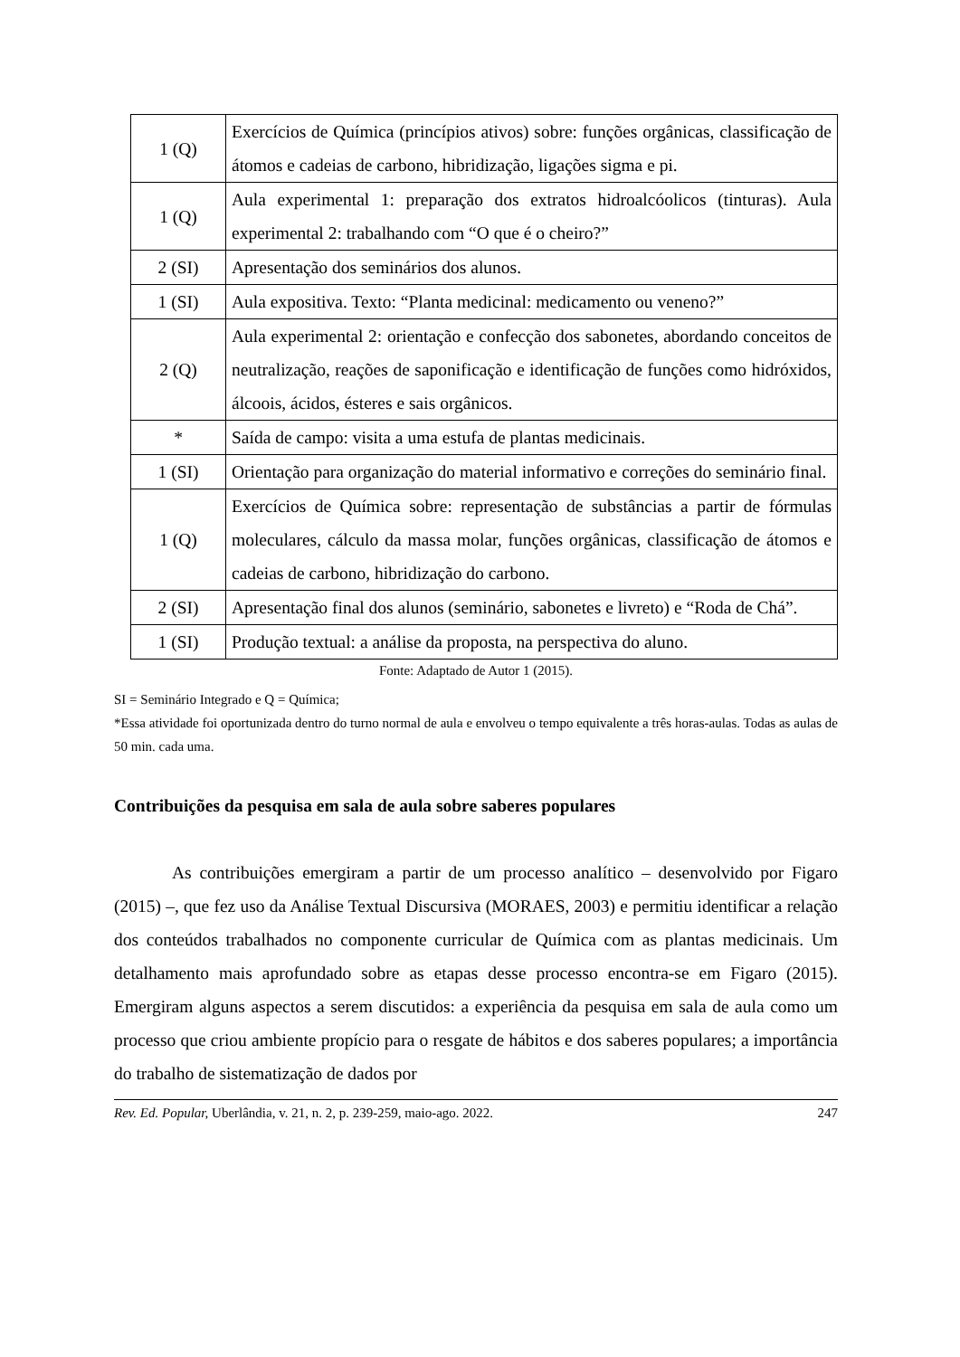| 1 (Q) | Exercícios de Química (princípios ativos) sobre: funções orgânicas, classificação de átomos e cadeias de carbono, hibridização, ligações sigma e pi. |
| 1 (Q) | Aula experimental 1: preparação dos extratos hidroalcóolicos (tinturas). Aula experimental 2: trabalhando com “O que é o cheiro?” |
| 2 (SI) | Apresentação dos seminários dos alunos. |
| 1 (SI) | Aula expositiva. Texto: “Planta medicinal: medicamento ou veneno?” |
| 2 (Q) | Aula experimental 2: orientação e confecção dos sabonetes, abordando conceitos de neutralização, reações de saponificação e identificação de funções como hidróxidos, álcoois, ácidos, ésteres e sais orgânicos. |
| * | Saída de campo: visita a uma estufa de plantas medicinais. |
| 1 (SI) | Orientação para organização do material informativo e correções do seminário final. |
| 1 (Q) | Exercícios de Química sobre: representação de substâncias a partir de fórmulas moleculares, cálculo da massa molar, funções orgânicas, classificação de átomos e cadeias de carbono, hibridização do carbono. |
| 2 (SI) | Apresentação final dos alunos (seminário, sabonetes e livreto) e “Roda de Chá”. |
| 1 (SI) | Produção textual: a análise da proposta, na perspectiva do aluno. |
Fonte: Adaptado de Autor 1 (2015).
SI = Seminário Integrado e Q = Química;
*Essa atividade foi oportunizada dentro do turno normal de aula e envolveu o tempo equivalente a três horas-aulas. Todas as aulas de 50 min. cada uma.
Contribuições da pesquisa em sala de aula sobre saberes populares
As contribuições emergiram a partir de um processo analítico – desenvolvido por Figaro (2015) –, que fez uso da Análise Textual Discursiva (MORAES, 2003) e permitiu identificar a relação dos conteúdos trabalhados no componente curricular de Química com as plantas medicinais. Um detalhamento mais aprofundado sobre as etapas desse processo encontra-se em Figaro (2015). Emergiram alguns aspectos a serem discutidos: a experiência da pesquisa em sala de aula como um processo que criou ambiente propício para o resgate de hábitos e dos saberes populares; a importância do trabalho de sistematização de dados por
Rev. Ed. Popular, Uberlândia, v. 21, n. 2, p. 239-259, maio-ago. 2022. 247